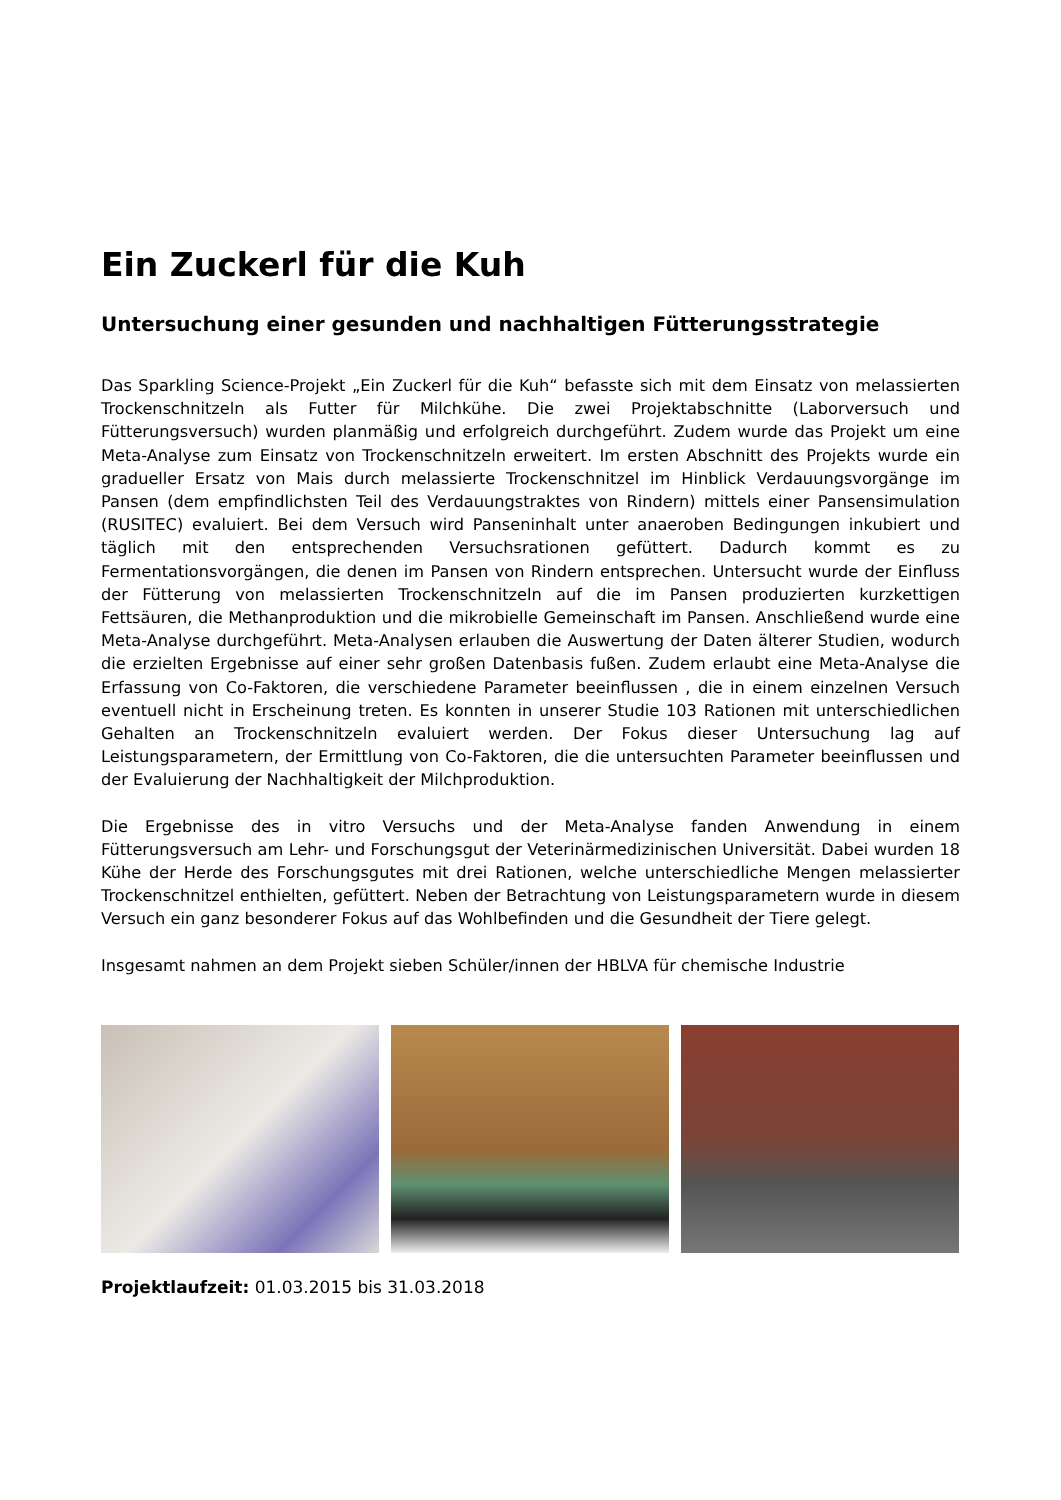Ein Zuckerl für die Kuh
Untersuchung einer gesunden und nachhaltigen Fütterungsstrategie
Das Sparkling Science-Projekt „Ein Zuckerl für die Kuh“ befasste sich mit dem Einsatz von melassierten Trockenschnitzeln als Futter für Milchkühe. Die zwei Projektabschnitte (Laborversuch und Fütterungsversuch) wurden planmäßig und erfolgreich durchgeführt. Zudem wurde das Projekt um eine Meta-Analyse zum Einsatz von Trockenschnitzeln erweitert. Im ersten Abschnitt des Projekts wurde ein gradueller Ersatz von Mais durch melassierte Trockenschnitzel im Hinblick Verdauungsvorgänge im Pansen (dem empfindlichsten Teil des Verdauungstraktes von Rindern) mittels einer Pansensimulation (RUSITEC) evaluiert. Bei dem Versuch wird Panseninhalt unter anaeroben Bedingungen inkubiert und täglich mit den entsprechenden Versuchsrationen gefüttert. Dadurch kommt es zu Fermentationsvorgängen, die denen im Pansen von Rindern entsprechen. Untersucht wurde der Einfluss der Fütterung von melassierten Trockenschnitzeln auf die im Pansen produzierten kurzkettigen Fettsäuren, die Methanproduktion und die mikrobielle Gemeinschaft im Pansen. Anschließend wurde eine Meta-Analyse durchgeführt. Meta-Analysen erlauben die Auswertung der Daten älterer Studien, wodurch die erzielten Ergebnisse auf einer sehr großen Datenbasis fußen. Zudem erlaubt eine Meta-Analyse die Erfassung von Co-Faktoren, die verschiedene Parameter beeinflussen , die in einem einzelnen Versuch eventuell nicht in Erscheinung treten. Es konnten in unserer Studie 103 Rationen mit unterschiedlichen Gehalten an Trockenschnitzeln evaluiert werden. Der Fokus dieser Untersuchung lag auf Leistungsparametern, der Ermittlung von Co-Faktoren, die die untersuchten Parameter beeinflussen und der Evaluierung der Nachhaltigkeit der Milchproduktion.
Die Ergebnisse des in vitro Versuchs und der Meta-Analyse fanden Anwendung in einem Fütterungsversuch am Lehr- und Forschungsgut der Veterinärmedizinischen Universität. Dabei wurden 18 Kühe der Herde des Forschungsgutes mit drei Rationen, welche unterschiedliche Mengen melassierter Trockenschnitzel enthielten, gefüttert. Neben der Betrachtung von Leistungsparametern wurde in diesem Versuch ein ganz besonderer Fokus auf das Wohlbefinden und die Gesundheit der Tiere gelegt.
Insgesamt nahmen an dem Projekt sieben Schüler/innen der HBLVA für chemische Industrie
Projektlaufzeit: 01.03.2015 bis 31.03.2018